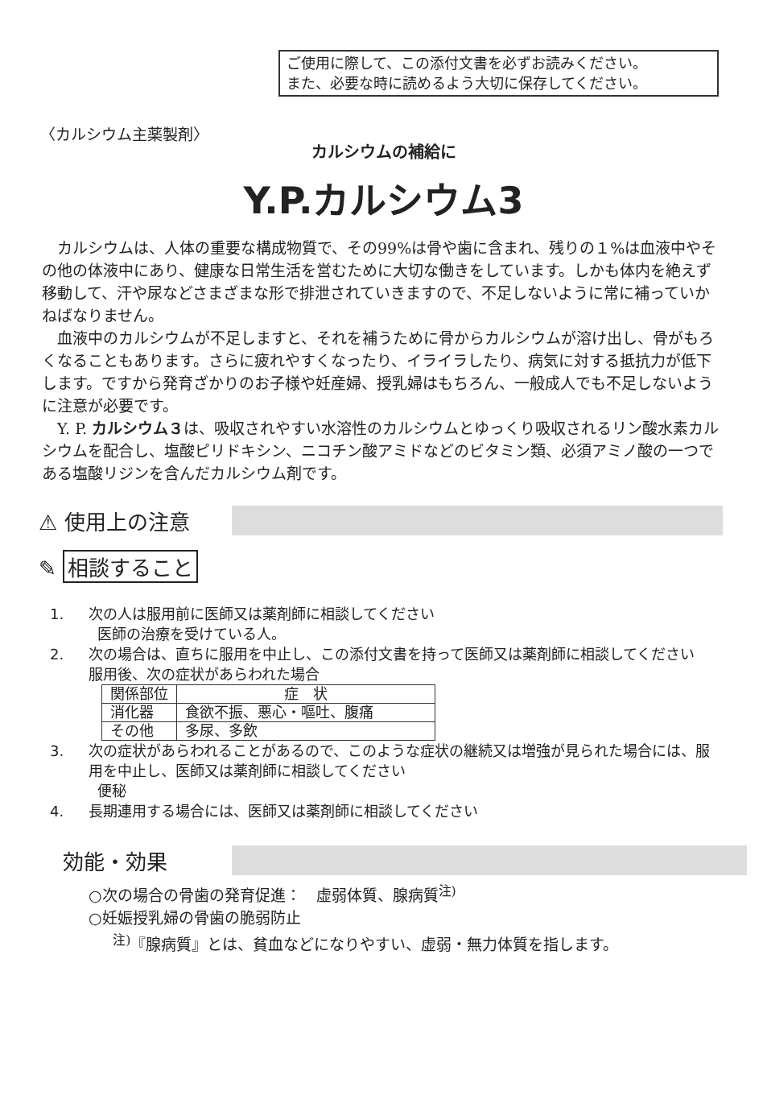ご使用に際して、この添付文書を必ずお読みください。
また、必要な時に読めるよう大切に保存してください。
〈カルシウム主薬製剤〉
カルシウムの補給に
Y.P.カルシウム3
カルシウムは、人体の重要な構成物質で、その99%は骨や歯に含まれ、残りの１%は血液中やその他の体液中にあり、健康な日常生活を営むために大切な働きをしています。しかも体内を絶えず移動して、汗や尿などさまざまな形で排泄されていきますので、不足しないように常に補っていかねばなりません。
血液中のカルシウムが不足しますと、それを補うために骨からカルシウムが溶け出し、骨がもろくなることもあります。さらに疲れやすくなったり、イライラしたり、病気に対する抵抗力が低下します。ですから発育ざかりのお子様や妊産婦、授乳婦はもちろん、一般成人でも不足しないように注意が必要です。
Y. P. カルシウム３は、吸収されやすい水溶性のカルシウムとゆっくり吸収されるリン酸水素カルシウムを配合し、塩酸ピリドキシン、ニコチン酸アミドなどのビタミン類、必須アミノ酸の一つである塩酸リジンを含んだカルシウム剤です。
⚠ 使用上の注意
✎ 相談すること
1. 次の人は服用前に医師又は薬剤師に相談してください
医師の治療を受けている人。
2. 次の場合は、直ちに服用を中止し、この添付文書を持って医師又は薬剤師に相談してください
服用後、次の症状があらわれた場合
| 関係部位 | 症 状 |
| --- | --- |
| 消化器 | 食欲不振、悪心・嘔吐、腹痛 |
| その他 | 多尿、多飲 |
3. 次の症状があらわれることがあるので、このような症状の継続又は増強が見られた場合には、服用を中止し、医師又は薬剤師に相談してください
便秘
4. 長期連用する場合には、医師又は薬剤師に相談してください
効能・効果
○次の場合の骨歯の発育促進：　虚弱体質、腺病質<sup>注)</sup>
○妊娠授乳婦の骨歯の脆弱防止
<sup>注)</sup>『腺病質』とは、貧血などになりやすい、虚弱・無力体質を指します。